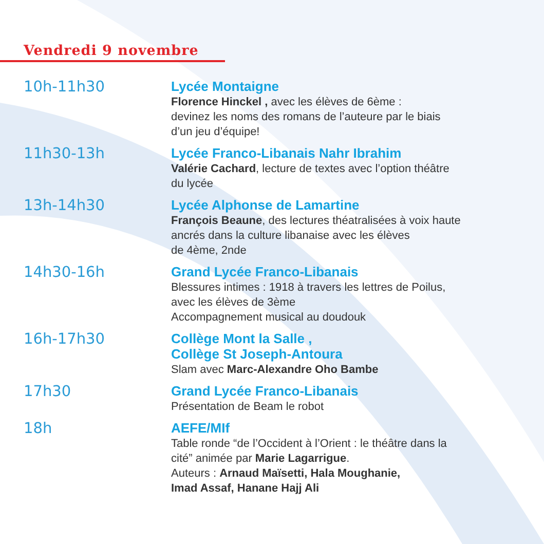Vendredi 9 novembre
10h-11h30
Lycée Montaigne
Florence Hinckel , avec les élèves de 6ème :
devinez les noms des romans de l’auteure par le biais
d’un jeu d’équipe!
11h30-13h
Lycée Franco-Libanais Nahr Ibrahim
Valérie Cachard, lecture de textes avec l’option théâtre
du lycée
13h-14h30
Lycée Alphonse de Lamartine
François Beaune, des lectures théatralisées à voix haute
ancrés dans la culture libanaise avec les élèves
de 4ème, 2nde
14h30-16h
Grand Lycée Franco-Libanais
Blessures intimes : 1918 à travers les lettres de Poilus,
avec les élèves de 3ème
Accompagnement musical au doudouk
16h-17h30
Collège Mont la Salle ,
Collège St Joseph-Antoura
Slam avec Marc-Alexandre Oho Bambe
17h30
Grand Lycée Franco-Libanais
Présentation de Beam le robot
18h
AEFE/MIf
Table ronde “de l’Occident à l’Orient : le théâtre dans la
cité” animée par Marie Lagarrigue.
Auteurs : Arnaud Maïsetti, Hala Moughanie,
Imad Assaf, Hanane Hajj Ali